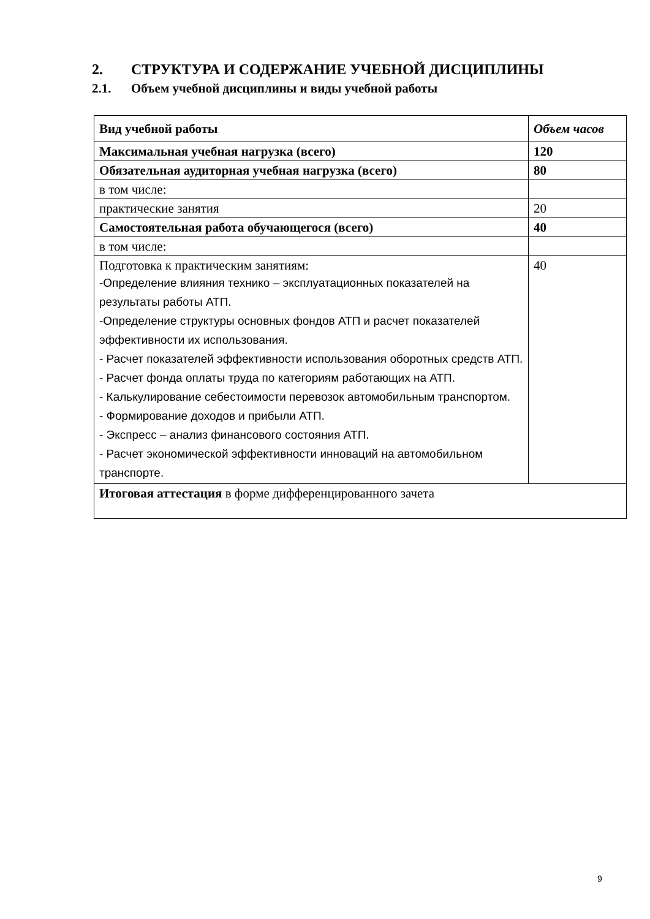2. СТРУКТУРА И СОДЕРЖАНИЕ УЧЕБНОЙ ДИСЦИПЛИНЫ
2.1. Объем учебной дисциплины и виды учебной работы
| Вид учебной работы | Объем часов |
| --- | --- |
| Максимальная учебная нагрузка (всего) | 120 |
| Обязательная аудиторная учебная нагрузка (всего) | 80 |
| в том числе: | |
| практические занятия | 20 |
| Самостоятельная работа обучающегося (всего) | 40 |
| в том числе: | |
| Подготовка к практическим занятиям: -Определение влияния технико – эксплуатационных показателей на результаты работы АТП. -Определение структуры основных фондов АТП и расчет показателей эффективности их использования. - Расчет показателей эффективности использования оборотных средств АТП. - Расчет фонда оплаты труда по категориям работающих на АТП. - Калькулирование себестоимости перевозок автомобильным транспортом. - Формирование доходов и прибыли АТП. - Экспресс – анализ финансового состояния АТП. - Расчет экономической эффективности инноваций на автомобильном транспорте. | 40 |
| Итоговая аттестация в форме дифференцированного зачета | |
9